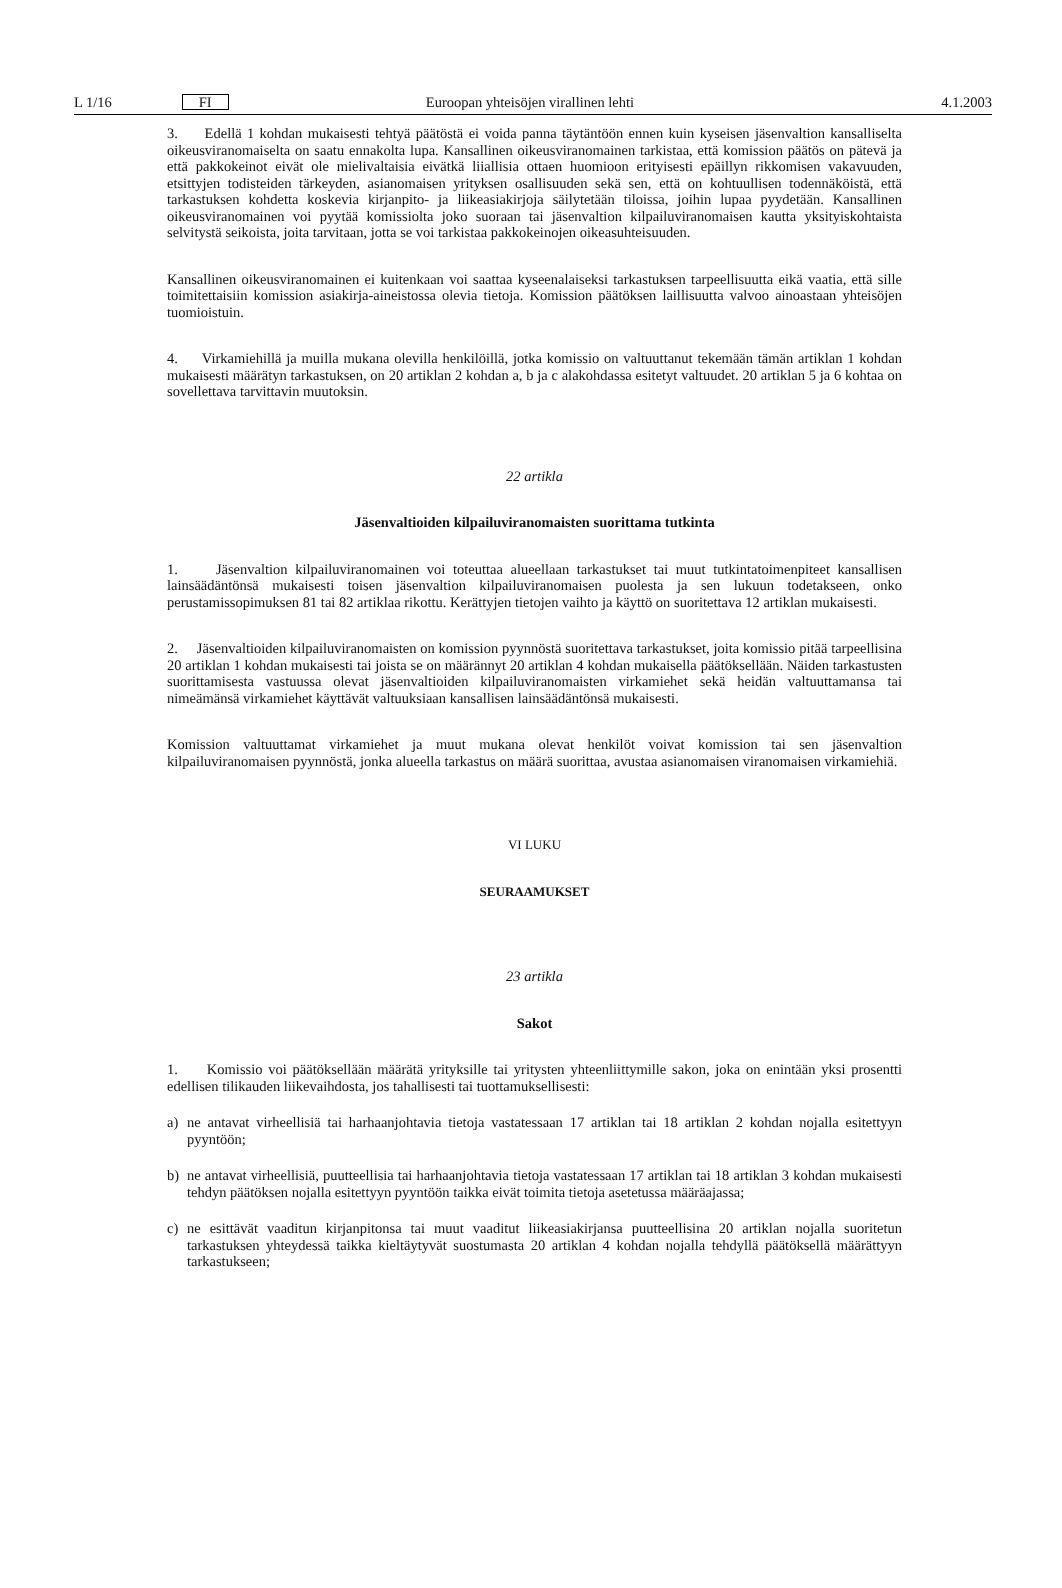L 1/16 FI Euroopan yhteisöjen virallinen lehti 4.1.2003
3. Edellä 1 kohdan mukaisesti tehtyä päätöstä ei voida panna täytäntöön ennen kuin kyseisen jäsenvaltion kansalliselta oikeusviranomaiselta on saatu ennakolta lupa. Kansallinen oikeusviranomainen tarkistaa, että komission päätös on pätevä ja että pakkokeinot eivät ole mielivaltaisia eivätkä liiallisia ottaen huomioon erityisesti epäillyn rikkomisen vakavuuden, etsittyjen todisteiden tärkeyden, asianomaisen yrityksen osallisuuden sekä sen, että on kohtuullisen todennäköistä, että tarkastuksen kohdetta koskevia kirjanpito- ja liikeasiakirjoja säilytetään tiloissa, joihin lupaa pyydetään. Kansallinen oikeusviranomainen voi pyytää komissiolta joko suoraan tai jäsenvaltion kilpailuviranomaisen kautta yksityiskohtaista selvitystä seikoista, joita tarvitaan, jotta se voi tarkistaa pakkokeinojen oikeasuhteisuuden.
Kansallinen oikeusviranomainen ei kuitenkaan voi saattaa kyseenalaiseksi tarkastuksen tarpeellisuutta eikä vaatia, että sille toimitettaisiin komission asiakirja-aineistossa olevia tietoja. Komission päätöksen laillisuutta valvoo ainoastaan yhteisöjen tuomioistuin.
4. Virkamiehillä ja muilla mukana olevilla henkilöillä, jotka komissio on valtuuttanut tekemään tämän artiklan 1 kohdan mukaisesti määrätyn tarkastuksen, on 20 artiklan 2 kohdan a, b ja c alakohdassa esitetyt valtuudet. 20 artiklan 5 ja 6 kohtaa on sovellettava tarvittavin muutoksin.
22 artikla
Jäsenvaltioiden kilpailuviranomaisten suorittama tutkinta
1. Jäsenvaltion kilpailuviranomainen voi toteuttaa alueellaan tarkastukset tai muut tutkintatoimenpiteet kansallisen lainsäädäntönsä mukaisesti toisen jäsenvaltion kilpailuviranomaisen puolesta ja sen lukuun todetakseen, onko perustamissopimuksen 81 tai 82 artiklaa rikottu. Kerättyjen tietojen vaihto ja käyttö on suoritettava 12 artiklan mukaisesti.
2. Jäsenvaltioiden kilpailuviranomaisten on komission pyynnöstä suoritettava tarkastukset, joita komissio pitää tarpeellisina 20 artiklan 1 kohdan mukaisesti tai joista se on määrännyt 20 artiklan 4 kohdan mukaisella päätöksellään. Näiden tarkastusten suorittamisesta vastuussa olevat jäsenvaltioiden kilpailuviranomaisten virkamiehet sekä heidän valtuuttamansa tai nimeämänsä virkamiehet käyttävät valtuuksiaan kansallisen lainsäädäntönsä mukaisesti.
Komission valtuuttamat virkamiehet ja muut mukana olevat henkilöt voivat komission tai sen jäsenvaltion kilpailuviranomaisen pyynnöstä, jonka alueella tarkastus on määrä suorittaa, avustaa asianomaisen viranomaisen virkamiehiä.
VI LUKU
SEURAAMUKSET
23 artikla
Sakot
1. Komissio voi päätöksellään määrätä yrityksille tai yritysten yhteenliittymille sakon, joka on enintään yksi prosentti edellisen tilikauden liikevaihdosta, jos tahallisesti tai tuottamuksellisesti:
a) ne antavat virheellisiä tai harhaanjohtavia tietoja vastatessaan 17 artiklan tai 18 artiklan 2 kohdan nojalla esitettyyn pyyntöön;
b) ne antavat virheellisiä, puutteellisia tai harhaanjohtavia tietoja vastatessaan 17 artiklan tai 18 artiklan 3 kohdan mukaisesti tehdyn päätöksen nojalla esitettyyn pyyntöön taikka eivät toimita tietoja asetetussa määräajassa;
c) ne esittävät vaaditun kirjanpitonsa tai muut vaaditut liikeasiakirjansa puutteellisina 20 artiklan nojalla suoritetun tarkastuksen yhteydessä taikka kieltäytyvät suostumasta 20 artiklan 4 kohdan nojalla tehdyllä päätöksellä määrättyyn tarkastukseen;